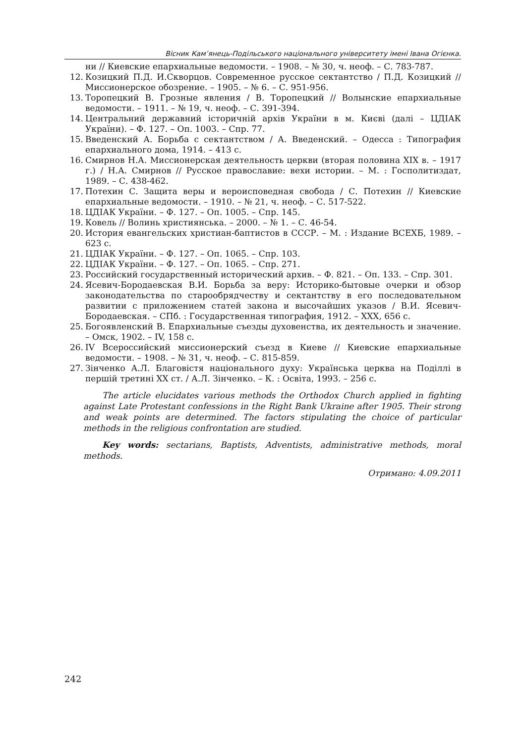Вісник Кам’янець-Подільського національного університету імені Івана Огієнка.
ни // Киевские епархиальные ведомости. – 1908. – № 30, ч. неоф. – С. 783-787.
12. Козицкий П.Д. И.Скворцов. Современное русское сектантство / П.Д. Козицкий // Миссионерское обозрение. – 1905. – № 6. – С. 951-956.
13. Торопецкий В. Грозные явления / В. Торопецкий // Волынские епархиальные ведомости. – 1911. – № 19, ч. неоф. – С. 391-394.
14. Центральний державний історичній архів України в м. Києві (далі – ЦДІАК України). – Ф. 127. – Оп. 1003. – Спр. 77.
15. Введенский А. Борьба с сектантством / А. Введенский. – Одесса : Типография епархиального дома, 1914. – 413 с.
16. Смирнов Н.А. Миссионерская деятельность церкви (вторая половина XIX в. – 1917 г.) / Н.А. Смирнов // Русское православие: вехи истории. – М. : Госполитиздат, 1989. – С. 438-462.
17. Потехин С. Защита веры и вероисповедная свобода / С. Потехин // Киевские епархиальные ведомости. – 1910. – № 21, ч. неоф. – С. 517-522.
18. ЦДІАК України. – Ф. 127. – Оп. 1005. – Спр. 145.
19. Ковель // Волинь християнська. – 2000. – № 1. – С. 46-54.
20. История евангельских христиан-баптистов в СССР. – М. : Издание ВСЕХБ, 1989. – 623 с.
21. ЦДІАК України. – Ф. 127. – Оп. 1065. – Спр. 103.
22. ЦДІАК України. – Ф. 127. – Оп. 1065. – Спр. 271.
23. Российский государственный исторический архив. – Ф. 821. – Оп. 133. – Спр. 301.
24. Ясевич-Бородаевская В.И. Борьба за веру: Историко-бытовые очерки и обзор законодательства по старообрядчеству и сектантству в его последовательном развитии с приложением статей закона и высочайших указов / В.И. Ясевич-Бородаевская. – СПб. : Государственная типография, 1912. – XXX, 656 с.
25. Богоявленский В. Епархиальные съезды духовенства, их деятельность и значение. – Омск, 1902. – IV, 158 с.
26. IV Всероссийский миссионерский съезд в Киеве // Киевские епархиальные ведомости. – 1908. – № 31, ч. неоф. – С. 815-859.
27. Зінченко А.Л. Благовістя національного духу: Українська церква на Поділлі в першій третині XX ст. / А.Л. Зінченко. – К. : Освіта, 1993. – 256 с.
The article elucidates various methods the Orthodox Church applied in fighting against Late Protestant confessions in the Right Bank Ukraine after 1905. Their strong and weak points are determined. The factors stipulating the choice of particular methods in the religious confrontation are studied.
Key words: sectarians, Baptists, Adventists, administrative methods, moral methods.
Отримано: 4.09.2011
242